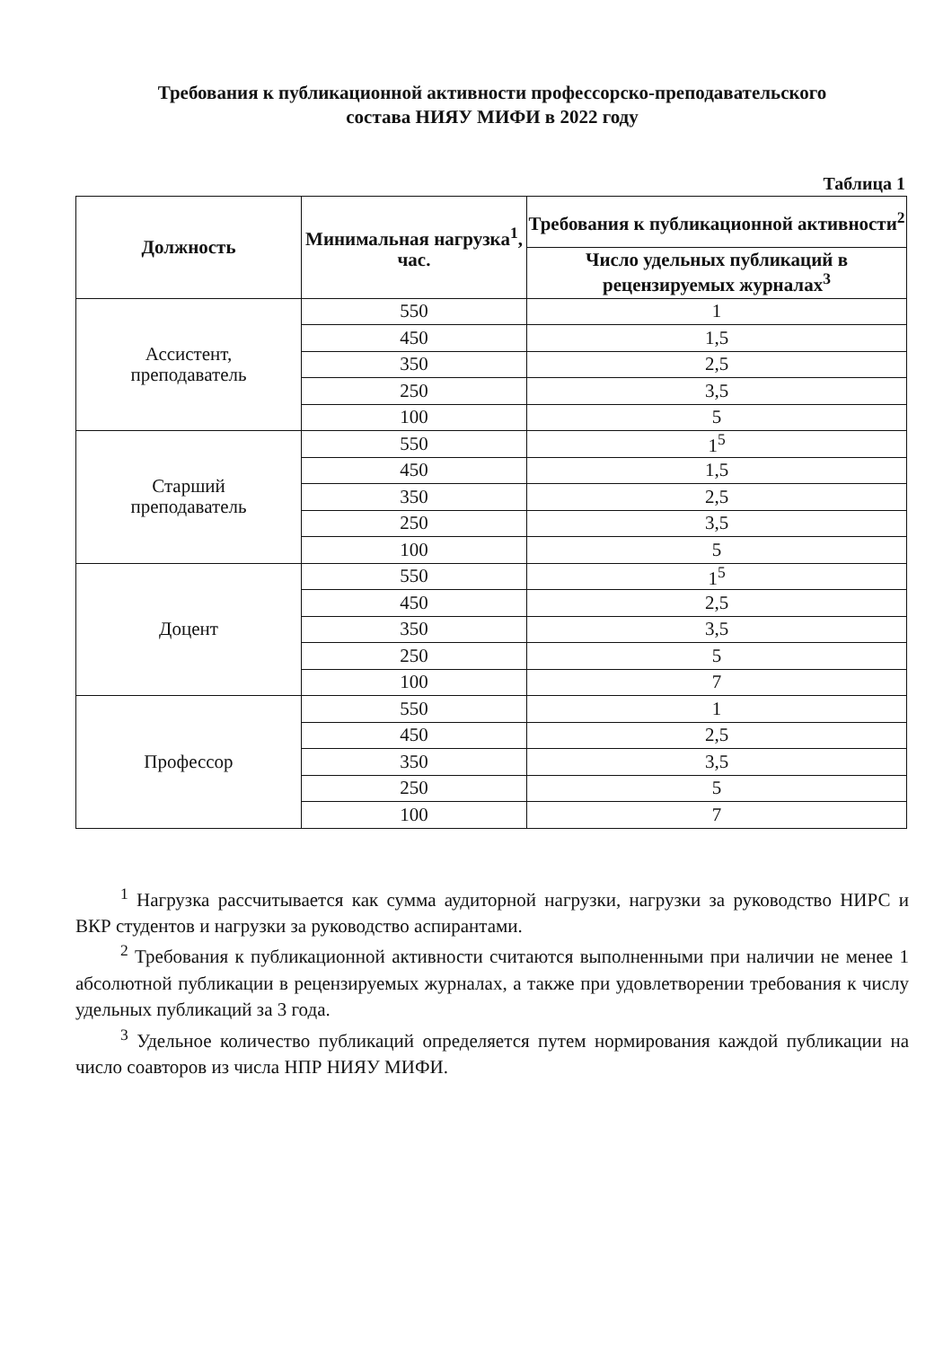Требования к публикационной активности профессорско-преподавательского
состава НИЯУ МИФИ в 2022 году
Таблица 1
| Должность | Минимальная нагрузка<sup>1</sup>, час. | Требования к публикационной активности<sup>2</sup> |
| --- | --- | --- |
| | | Число удельных публикаций в рецензируемых журналах<sup>3</sup> |
| Ассистент, преподаватель | 550 | 1 |
| | 450 | 1,5 |
| | 350 | 2,5 |
| | 250 | 3,5 |
| | 100 | 5 |
| Старший преподаватель | 550 | 1<sup>5</sup> |
| | 450 | 1,5 |
| | 350 | 2,5 |
| | 250 | 3,5 |
| | 100 | 5 |
| Доцент | 550 | 1<sup>5</sup> |
| | 450 | 2,5 |
| | 350 | 3,5 |
| | 250 | 5 |
| | 100 | 7 |
| Профессор | 550 | 1 |
| | 450 | 2,5 |
| | 350 | 3,5 |
| | 250 | 5 |
| | 100 | 7 |
<sup>1</sup> Нагрузка рассчитывается как сумма аудиторной нагрузки, нагрузки за руководство НИРС и ВКР студентов и нагрузки за руководство аспирантами.
<sup>2</sup> Требования к публикационной активности считаются выполненными при наличии не менее 1 абсолютной публикации в рецензируемых журналах, а также при удовлетворении требования к числу удельных публикаций за 3 года.
<sup>3</sup> Удельное количество публикаций определяется путем нормирования каждой публикации на число соавторов из числа НПР НИЯУ МИФИ.